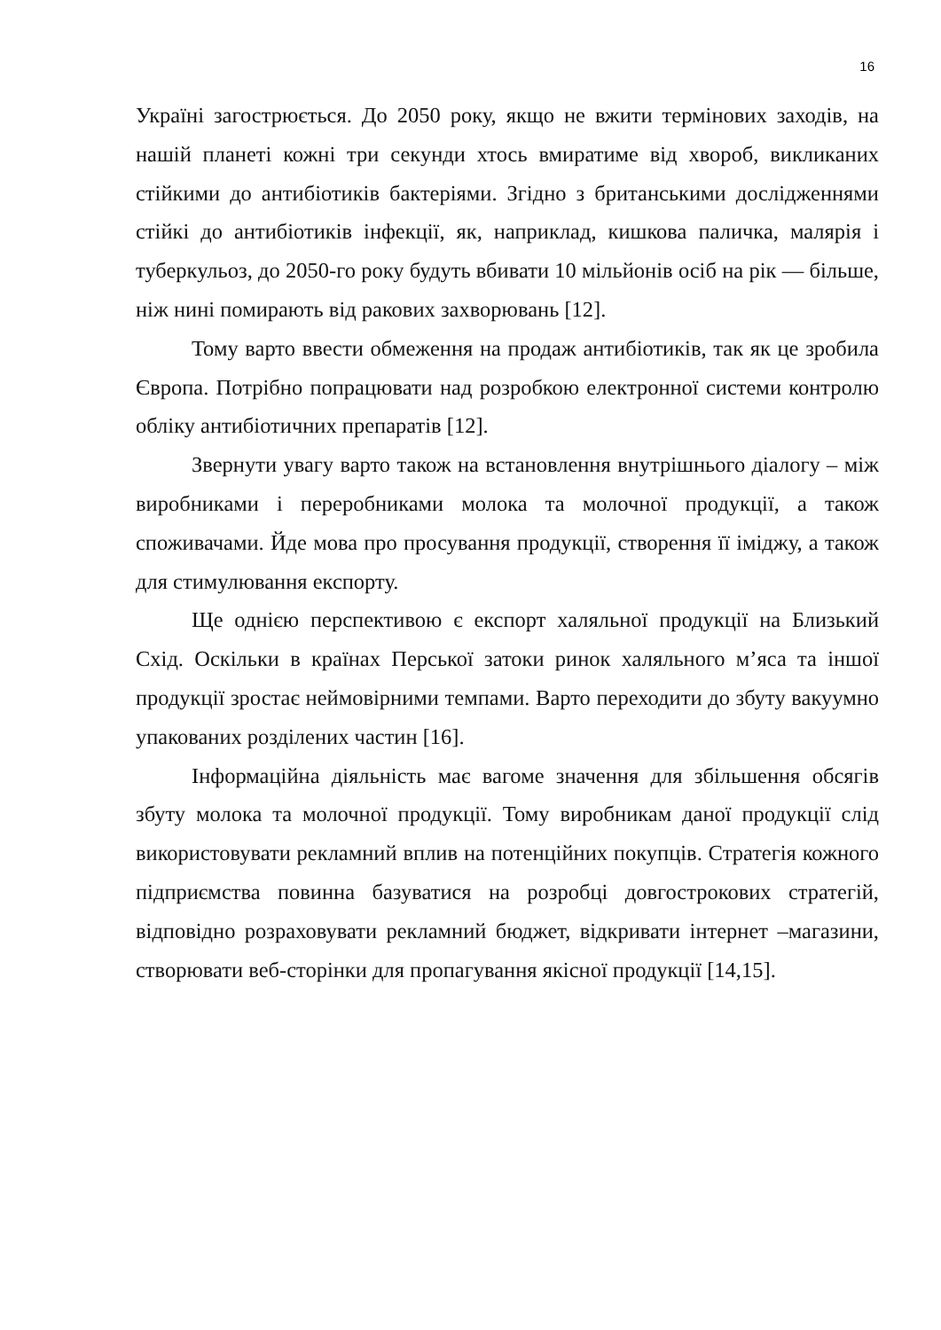16
Україні загострюється. До 2050 року, якщо не вжити термінових заходів, на нашій планеті кожні три секунди хтось вмиратиме від хвороб, викликаних стійкими до антибіотиків бактеріями. Згідно з британськими дослідженнями стійкі до антибіотиків інфекції, як, наприклад, кишкова паличка, малярія і туберкульоз, до 2050-го року будуть вбивати 10 мільйонів осіб на рік — більше, ніж нині помирають від ракових захворювань [12].
Тому варто ввести обмеження на продаж антибіотиків, так як це зробила Європа. Потрібно попрацювати над розробкою електронної системи контролю обліку антибіотичних препаратів [12].
Звернути увагу варто також на встановлення внутрішнього діалогу – між виробниками і переробниками молока та молочної продукції, а також споживачами. Йде мова про просування продукції, створення її іміджу, а також для стимулювання експорту.
Ще однією перспективою є експорт халяльної продукції на Близький Схід. Оскільки в країнах Перської затоки ринок халяльного м’яса та іншої продукції зростає неймовірними темпами. Варто переходити до збуту вакуумно упакованих розділених частин [16].
Інформаційна діяльність має вагоме значення для збільшення обсягів збуту молока та молочної продукції. Тому виробникам даної продукції слід використовувати рекламний вплив на потенційних покупців. Стратегія кожного підприємства повинна базуватися на розробці довгострокових стратегій, відповідно розраховувати рекламний бюджет, відкривати інтернет –магазини, створювати веб-сторінки для пропагування якісної продукції [14,15].